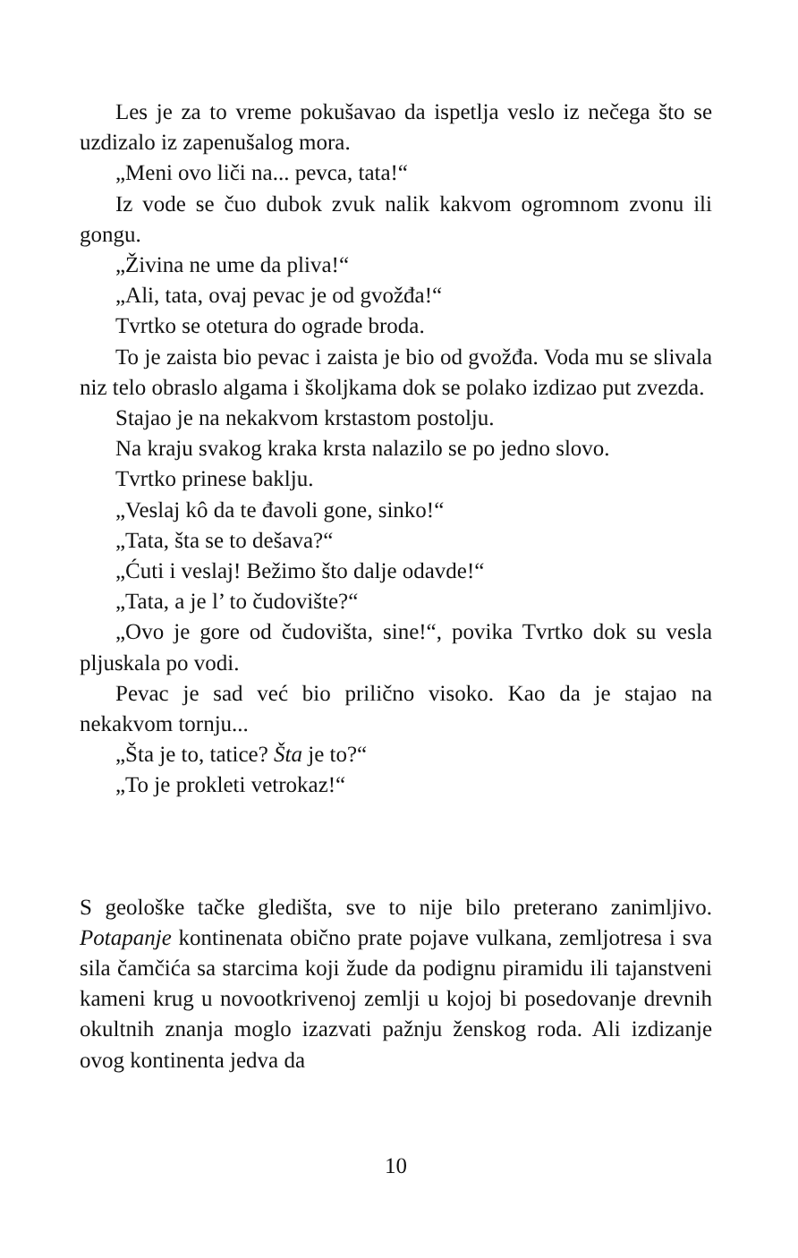Les je za to vreme pokušavao da ispetlja veslo iz nečega što se uzdizalo iz zapenušalog mora.
„Meni ovo liči na... pevca, tata!“
Iz vode se čuo dubok zvuk nalik kakvom ogromnom zvonu ili gongu.
„Živina ne ume da pliva!“
„Ali, tata, ovaj pevac je od gvožđa!“
Tvrtko se otetura do ograde broda.
To je zaista bio pevac i zaista je bio od gvožđa. Voda mu se slivala niz telo obraslo algama i školjkama dok se polako izdizao put zvezda.
Stajao je na nekakvom krstastom postolju.
Na kraju svakog kraka krsta nalazilo se po jedno slovo.
Tvrtko prinese baklju.
„Veslaj kô da te đavoli gone, sinko!“
„Tata, šta se to dešava?“
„Ćuti i veslaj! Bežimo što dalje odavde!“
„Tata, a je l’ to čudovište?“
„Ovo je gore od čudovišta, sine!“, povika Tvrtko dok su vesla pljuskala po vodi.
Pevac je sad već bio prilično visoko. Kao da je stajao na nekakvom tornju...
„Šta je to, tatice? Šta je to?“
„To je prokleti vetrokaz!“
S geološke tačke gledišta, sve to nije bilo preterano zanimljivo. Potapanje kontinenata obično prate pojave vulkana, zemljotresa i sva sila čamčića sa starcima koji žude da podignu piramidu ili tajanstveni kameni krug u novootkrivenoj zemlji u kojoj bi posedovanje drevnih okultnih znanja moglo izazvati pažnju ženskog roda. Ali izdizanje ovog kontinenta jedva da
10